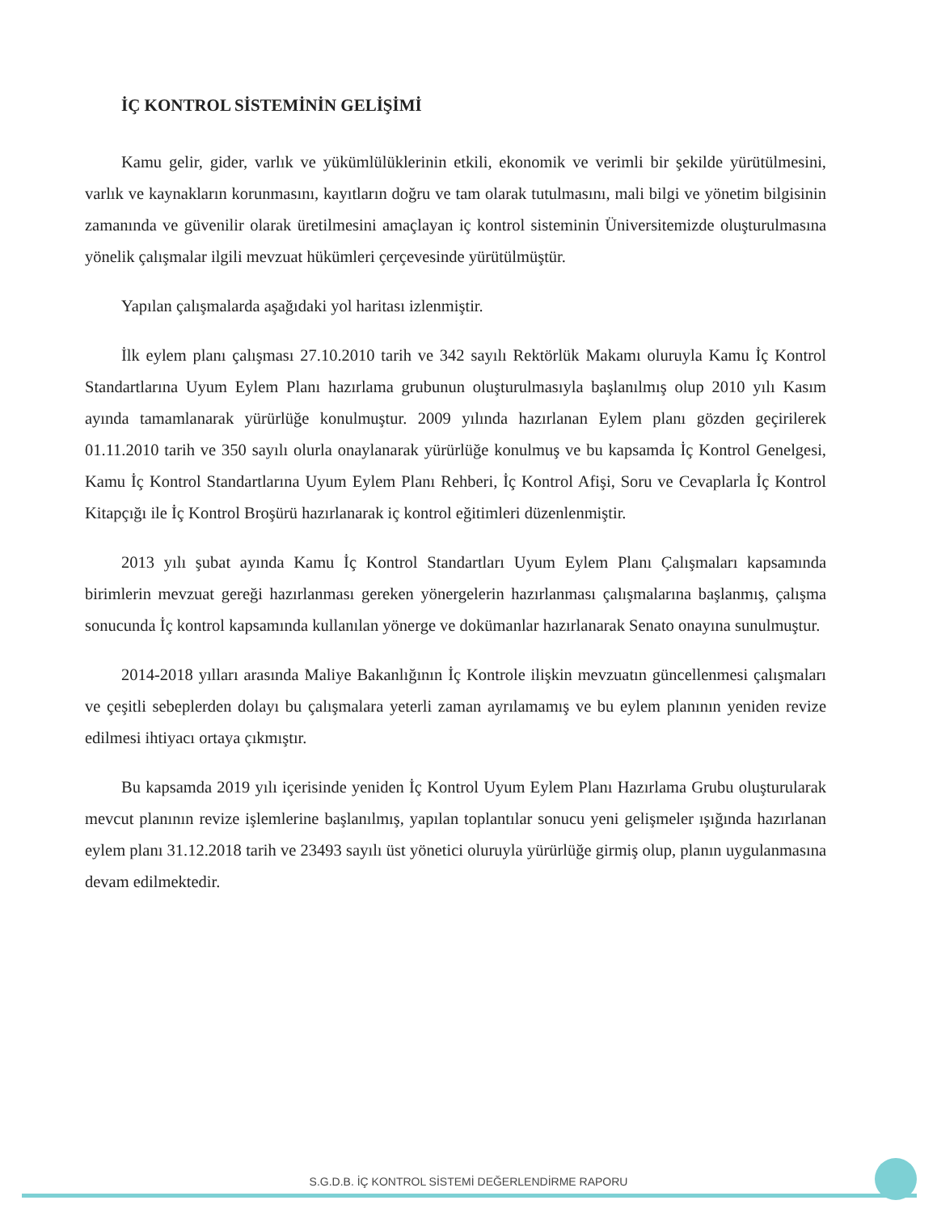İÇ KONTROL SİSTEMİNİN GELİŞİMİ
Kamu gelir, gider, varlık ve yükümlülüklerinin etkili, ekonomik ve verimli bir şekilde yürütülmesini, varlık ve kaynakların korunmasını, kayıtların doğru ve tam olarak tutulmasını, mali bilgi ve yönetim bilgisinin zamanında ve güvenilir olarak üretilmesini amaçlayan iç kontrol sisteminin Üniversitemizde oluşturulmasına yönelik çalışmalar ilgili mevzuat hükümleri çerçevesinde yürütülmüştür.
Yapılan çalışmalarda aşağıdaki yol haritası izlenmiştir.
İlk eylem planı çalışması 27.10.2010 tarih ve 342 sayılı Rektörlük Makamı oluruyla Kamu İç Kontrol Standartlarına Uyum Eylem Planı hazırlama grubunun oluşturulmasıyla başlanılmış olup 2010 yılı Kasım ayında tamamlanarak yürürlüğe konulmuştur. 2009 yılında hazırlanan Eylem planı gözden geçirilerek 01.11.2010 tarih ve 350 sayılı olurla onaylanarak yürürlüğe konulmuş ve bu kapsamda İç Kontrol Genelgesi, Kamu İç Kontrol Standartlarına Uyum Eylem Planı Rehberi, İç Kontrol Afişi, Soru ve Cevaplarla İç Kontrol Kitapçığı ile İç Kontrol Broşürü hazırlanarak iç kontrol eğitimleri düzenlenmiştir.
2013 yılı şubat ayında Kamu İç Kontrol Standartları Uyum Eylem Planı Çalışmaları kapsamında birimlerin mevzuat gereği hazırlanması gereken yönergelerin hazırlanması çalışmalarına başlanmış, çalışma sonucunda İç kontrol kapsamında kullanılan yönerge ve dokümanlar hazırlanarak Senato onayına sunulmuştur.
2014-2018 yılları arasında Maliye Bakanlığının İç Kontrole ilişkin mevzuatın güncellenmesi çalışmaları ve çeşitli sebeplerden dolayı bu çalışmalara yeterli zaman ayrılamamış ve bu eylem planının yeniden revize edilmesi ihtiyacı ortaya çıkmıştır.
Bu kapsamda 2019 yılı içerisinde yeniden İç Kontrol Uyum Eylem Planı Hazırlama Grubu oluşturularak mevcut planının revize işlemlerine başlanılmış, yapılan toplantılar sonucu yeni gelişmeler ışığında hazırlanan eylem planı 31.12.2018 tarih ve 23493 sayılı üst yönetici oluruyla yürürlüğe girmiş olup, planın uygulanmasına devam edilmektedir.
S.G.D.B. İÇ KONTROL SİSTEMİ DEĞERLENDİRME RAPORU